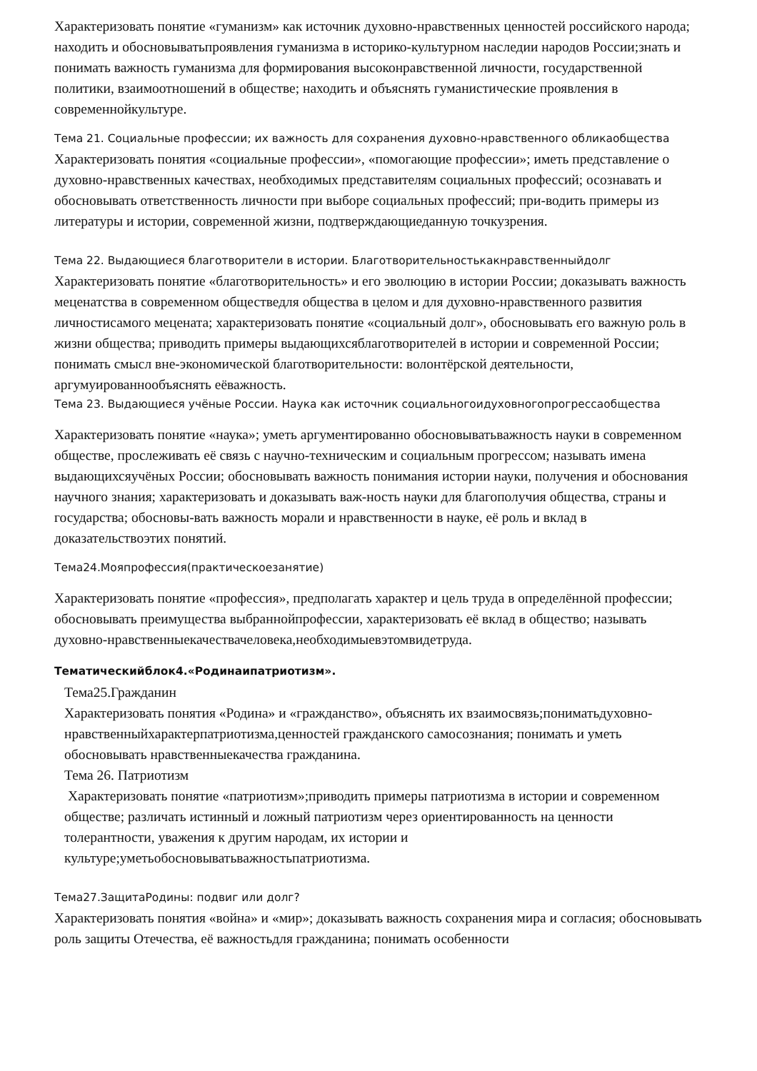Характеризовать понятие «гуманизм» как источник духовно-нравственных ценностей российского народа; находить и обосновыватьпроявления гуманизма в историко-культурном наследии народов России;знать и понимать важность гуманизма для формирования высоконравственной личности, государственной политики, взаимоотношений в обществе; находить и объяснять гуманистические проявления в современнойкультуре.
Тема 21. Социальные профессии; их важность для сохранения духовно-нравственного обликаобщества
Характеризовать понятия «социальные профессии», «помогающие профессии»; иметь представление о духовно-нравственных качествах, необходимых представителям социальных профессий; осознавать и обосновывать ответственность личности при выборе социальных профессий; при-водить примеры из литературы и истории, современной жизни, подтверждающиеданную точкузрения.
Тема 22. Выдающиеся благотворители в истории. Благотворительностькакнравственныйдолг
Характеризовать понятие «благотворительность» и его эволюцию в истории России; доказывать важность меценатства в современном обществедля общества в целом и для духовно-нравственного развития личностисамого мецената; характеризовать понятие «социальный долг», обосновывать его важную роль в жизни общества; приводить примеры выдающихсяблаготворителей в истории и современной России; понимать смысл вне-экономической благотворительности: волонтёрской деятельности, аргумуированнообъяснять еёважность.
Тема 23. Выдающиеся учёные России. Наука как источник социальногоидуховногопрогрессаобщества
Характеризовать понятие «наука»; уметь аргументированно обосновыватьважность науки в современном обществе, прослеживать её связь с научно-техническим и социальным прогрессом; называть имена выдающихсяучёных России; обосновывать важность понимания истории науки, получения и обоснования научного знания; характеризовать и доказывать важ-ность науки для благополучия общества, страны и государства; обосновы-вать важность морали и нравственности в науке, её роль и вклад в доказательствоэтих понятий.
Тема24.Мояпрофессия(практическоезанятие)
Характеризовать понятие «профессия», предполагать характер и цель труда в определённой профессии; обосновывать преимущества выбраннойпрофессии, характеризовать её вклад в общество; называть духовно-нравственныекачествачеловека,необходимыевэтомвидетруда.
Тематическийблок4.«Родинаипатриотизм».
Тема25.Гражданин
Характеризовать понятия «Родина» и «гражданство», объяснять их взаимосвязь;пониматьдуховно-нравственныйхарактерпатриотизма,ценностей гражданского самосознания; понимать и уметь обосновывать нравственныекачества гражданина.
Тема 26. Патриотизм
Характеризовать понятие «патриотизм»;приводить примеры патриотизма в истории и современном обществе; различать истинный и ложный патриотизм через ориентированность на ценности толерантности, уважения к другим народам, их истории и культуре;уметьобосновыватьважностьпатриотизма.
Тема27.ЗащитаРодины: подвиг или долг?
Характеризовать понятия «война» и «мир»; доказывать важность сохранения мира и согласия; обосновывать роль защиты Отечества, её важностьдля гражданина; понимать особенности